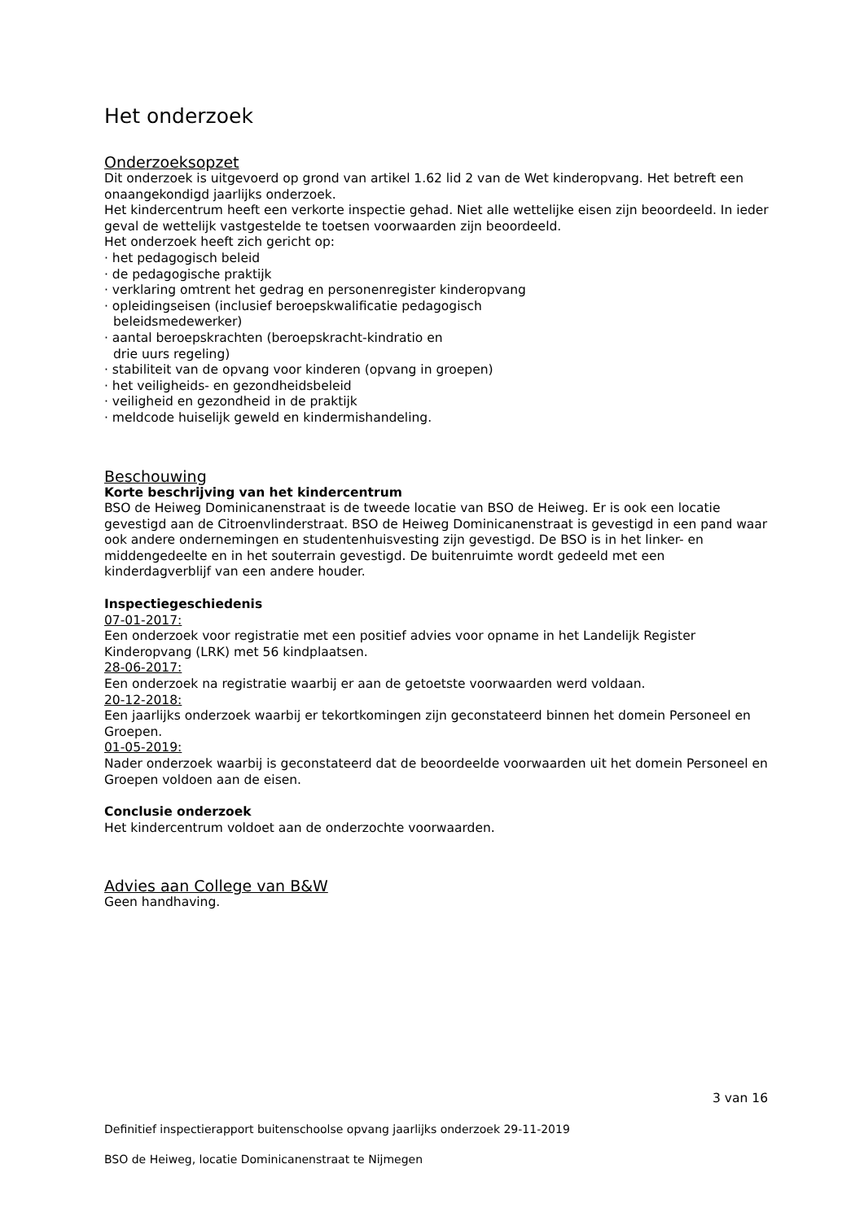Het onderzoek
Onderzoeksopzet
Dit onderzoek is uitgevoerd op grond van artikel 1.62 lid 2 van de Wet kinderopvang. Het betreft een onaangekondigd jaarlijks onderzoek.
Het kindercentrum heeft een verkorte inspectie gehad. Niet alle wettelijke eisen zijn beoordeeld. In ieder geval de wettelijk vastgestelde te toetsen voorwaarden zijn beoordeeld.
Het onderzoek heeft zich gericht op:
· het pedagogisch beleid
· de pedagogische praktijk
· verklaring omtrent het gedrag en personenregister kinderopvang
· opleidingseisen (inclusief beroepskwalificatie pedagogisch
beleidsmedewerker)
· aantal beroepskrachten (beroepskracht-kindratio en
drie uurs regeling)
· stabiliteit van de opvang voor kinderen (opvang in groepen)
· het veiligheids- en gezondheidsbeleid
· veiligheid en gezondheid in de praktijk
· meldcode huiselijk geweld en kindermishandeling.
Beschouwing
Korte beschrijving van het kindercentrum
BSO de Heiweg Dominicanenstraat is de tweede locatie van BSO de Heiweg. Er is ook een locatie gevestigd aan de Citroenvlinderstraat. BSO de Heiweg Dominicanenstraat is gevestigd in een pand waar ook andere ondernemingen en studentenhuisvesting zijn gevestigd. De BSO is in het linker- en middengedeelte en in het souterrain gevestigd. De buitenruimte wordt gedeeld met een kinderdagverblijf van een andere houder.
Inspectiegeschiedenis
07-01-2017:
Een onderzoek voor registratie met een positief advies voor opname in het Landelijk Register Kinderopvang (LRK) met 56 kindplaatsen.
28-06-2017:
Een onderzoek na registratie waarbij er aan de getoetste voorwaarden werd voldaan.
20-12-2018:
Een jaarlijks onderzoek waarbij er tekortkomingen zijn geconstateerd binnen het domein Personeel en Groepen.
01-05-2019:
Nader onderzoek waarbij is geconstateerd dat de beoordeelde voorwaarden uit het domein Personeel en Groepen voldoen aan de eisen.
Conclusie onderzoek
Het kindercentrum voldoet aan de onderzochte voorwaarden.
Advies aan College van B&W
Geen handhaving.
3 van 16
Definitief inspectierapport buitenschoolse opvang jaarlijks onderzoek 29-11-2019
BSO de Heiweg, locatie Dominicanenstraat te Nijmegen